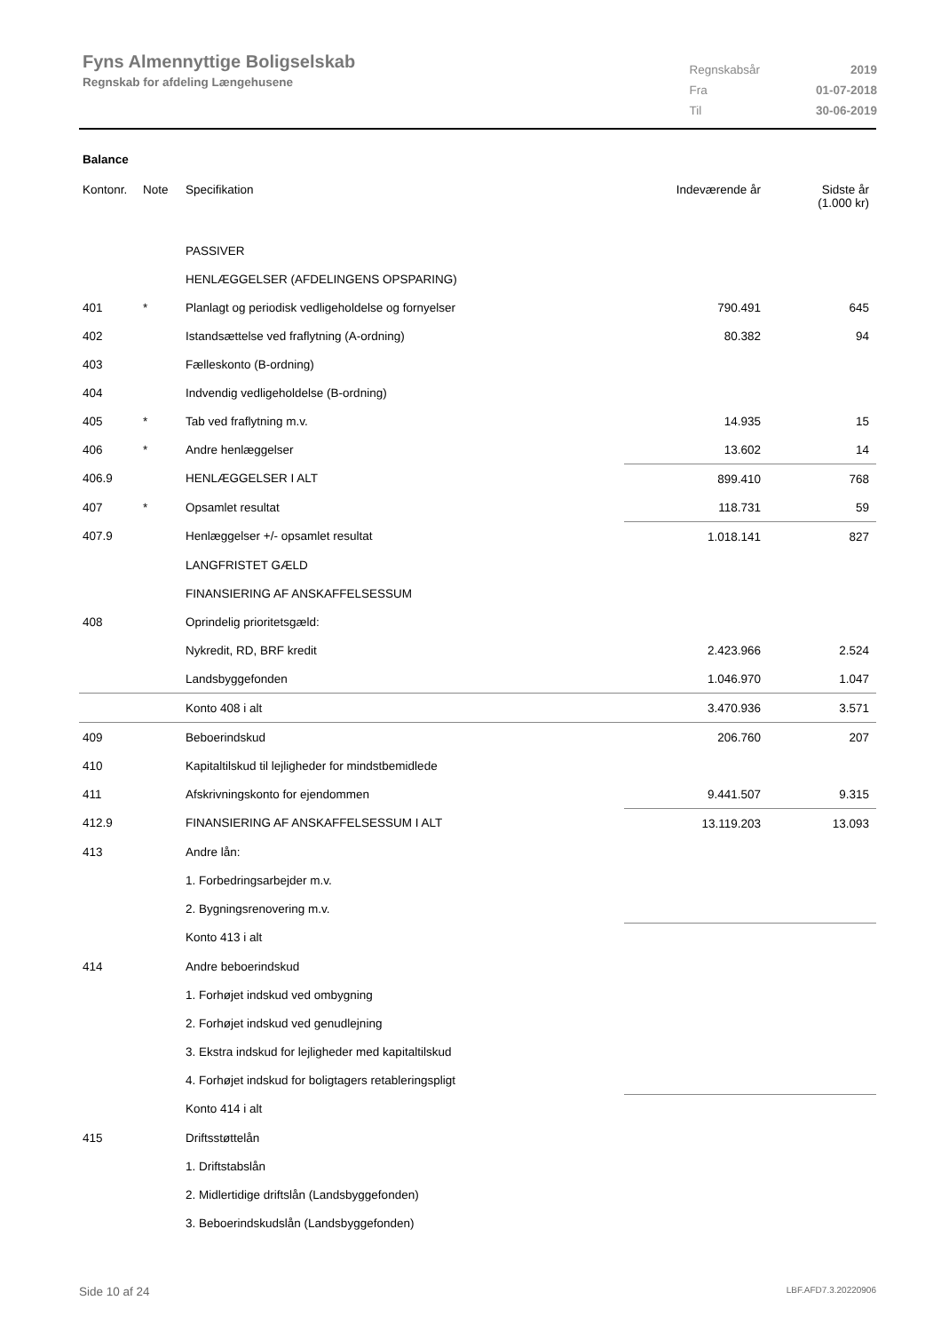Fyns Almennyttige Boligselskab
Regnskab for afdeling Længehusene
| Regnskabsår | 2019 |
| Fra | 01-07-2018 |
| Til | 30-06-2019 |
Balance
| Kontonr. | Note | Specifikation | Indeværende år | Sidste år (1.000 kr) |
| --- | --- | --- | --- | --- |
| | | PASSIVER | | |
| | | HENLÆGGELSER (AFDELINGENS OPSPARING) | | |
| 401 | * | Planlagt og periodisk vedligeholdelse og fornyelser | 790.491 | 645 |
| 402 | | Istandsættelse ved fraflytning (A-ordning) | 80.382 | 94 |
| 403 | | Fælleskonto (B-ordning) | | |
| 404 | | Indvendig vedligeholdelse (B-ordning) | | |
| 405 | * | Tab ved fraflytning m.v. | 14.935 | 15 |
| 406 | * | Andre henlæggelser | 13.602 | 14 |
| 406.9 | | HENLÆGGELSER I ALT | 899.410 | 768 |
| 407 | * | Opsamlet resultat | 118.731 | 59 |
| 407.9 | | Henlæggelser +/- opsamlet resultat | 1.018.141 | 827 |
| | | LANGFRISTET GÆLD | | |
| | | FINANSIERING AF ANSKAFFELSESSUM | | |
| 408 | | Oprindelig prioritetsgæld: | | |
| | | Nykredit, RD, BRF kredit | 2.423.966 | 2.524 |
| | | Landsbyggefonden | 1.046.970 | 1.047 |
| | | Konto 408 i alt | 3.470.936 | 3.571 |
| 409 | | Beboerindskud | 206.760 | 207 |
| 410 | | Kapitaltilskud til lejligheder for mindstbemidlede | | |
| 411 | | Afskrivningskonto for ejendommen | 9.441.507 | 9.315 |
| 412.9 | | FINANSIERING AF ANSKAFFELSESSUM I ALT | 13.119.203 | 13.093 |
| 413 | | Andre lån: | | |
| | | 1. Forbedringsarbejder m.v. | | |
| | | 2. Bygningsrenovering m.v. | | |
| | | Konto 413 i alt | | |
| 414 | | Andre beboerindskud | | |
| | | 1. Forhøjet indskud ved ombygning | | |
| | | 2. Forhøjet indskud ved genudlejning | | |
| | | 3. Ekstra indskud for lejligheder med kapitaltilskud | | |
| | | 4. Forhøjet indskud for boligtagers retableringspligt | | |
| | | Konto 414 i alt | | |
| 415 | | Driftsstøttelån | | |
| | | 1. Driftstabslån | | |
| | | 2. Midlertidige driftslån (Landsbyggefonden) | | |
| | | 3. Beboerindskudslån (Landsbyggefonden) | | |
Side 10 af 24 LBF.AFD7.3.20220906